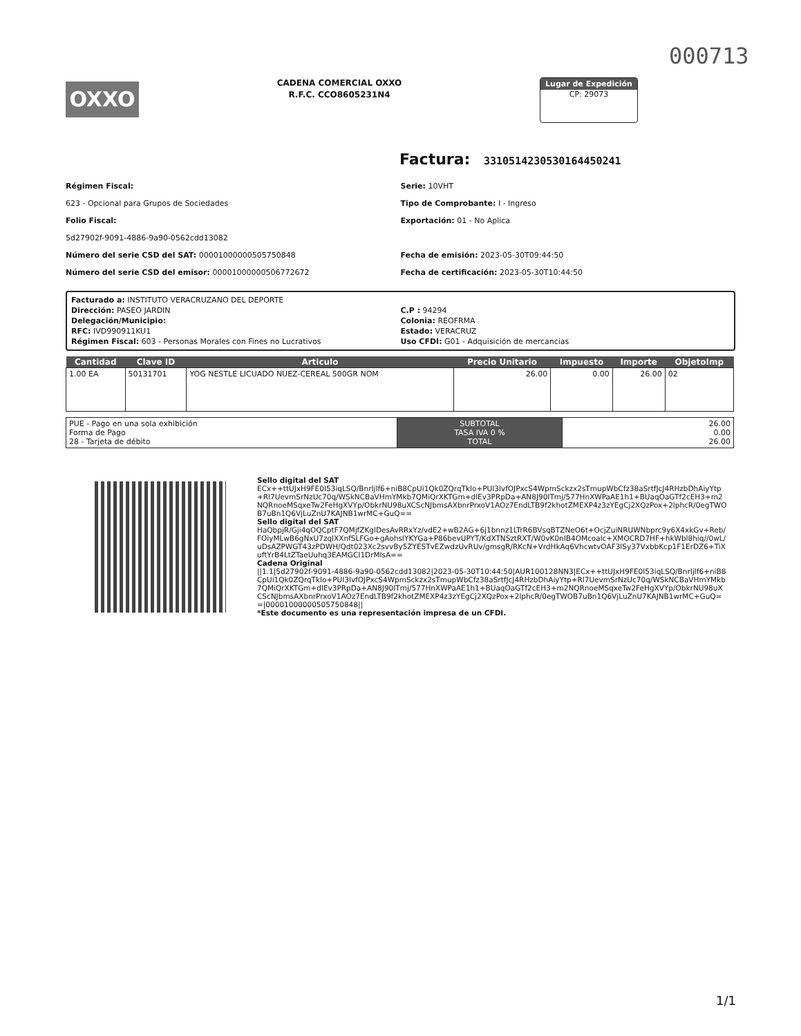000713
OXXO
CADENA COMERCIAL OXXO
R.F.C. CCO8605231N4
Lugar de Expedición
CP: 29073
Factura: 331051423053016445024​1
Régimen Fiscal:
623 - Opcional para Grupos de Sociedades
Folio Fiscal:
5d27902f-9091-4886-9a90-0562cdd13082
Número del serie CSD del SAT: 00001000000505750848
Número del serie CSD del emisor: 00001000000506772672
Serie: 10VHT
Tipo de Comprobante: I - Ingreso
Exportación: 01 - No Aplica
Fecha de emisión: 2023-05-30T09:44:50
Fecha de certificación: 2023-05-30T10:44:50
Facturado a: INSTITUTO VERACRUZANO DEL DEPORTE
Dirección: PASEO JARDIN
Delegación/Municipio:
RFC: IVD990911KU1
Régimen Fiscal: 603 - Personas Morales con Fines no Lucrativos
C.P : 94294
Colonia: REOFRMA
Estado: VERACRUZ
Uso CFDI: G01 - Adquisición de mercancias
| Cantidad | Clave ID | Articulo | Precio Unitario | Impuesto | Importe | ObjetoImp |
| --- | --- | --- | --- | --- | --- | --- |
| 1.00 EA | 50131701 | YOG NESTLE LICUADO NUEZ-CEREAL 500GR NOM | 26.00 | 0.00 | 26.00 | 02 |
| PUE - Pago en una sola exhibición Forma de Pago 28 - Tarjeta de débito | SUBTOTAL TASA IVA 0 % TOTAL | 26.00 0.00 26.00 |
Sello digital del SAT
ECx++ttUJxH9FE0I53iqLSQ/BnrIjlf6+niB8CpUi1Qk0ZQrqTklo+PUI3lvfOJPxcS4WpmSckzx2sTmupWbCfz38aSrtfJcJ4RHzbDhAiyYtp+Rl7UevmSrNzUc70q/WSkNCBaVHmYMkb7QMiQrXKTGm+dlEv3PRpDa+AN8J90ITmj/577HnXWPaAE1h1+BUaqOaGTf2cEH3+m2NQRnoeMSqxeTw2FeHgXVYp/ObkrNU98uXCScNJbmsAXbnrPrxoV1AOz7EndLTB9f2khotZMEXP4z3zYEgCj2XQzPox+2lphcR/0egTWOB7uBn1Q6VjLuZnU7KAJNB1wrMC+GuQ==
Sello digital del SAT
HaQbpjR/Gji4qOQCptF7QMjfZKglDesAvRRxYz/vdE2+wB2AG+6j1bnnz1LTrR6BVsqBTZNeO6t+OcjZuiNRUWNbprc9y6X4xkGv+Reb/FOiyMLwB6gNxU7zqlXXnfSLFGo+gAohsIYKYGa+P86bevUPYT/KdXTNSztRXT/W0vK0nIB4OMcoalc+XMOCRD7HF+hkWbl8hiq//0wL/uDsAZPWGT43zPDWH/Qdt023Xc2svvBy5ZYESTvEZwdzUvRUv/gmsgR/RKcN+VrdHkAq6VhcwtvOAF3lSy37VxbbKcp1F1ErDZ6+TiXuftYrB4LtZTaeUuhq3EAMGCI1DrMlsA==
Cadena Original
||1.1|5d27902f-9091-4886-9a90-0562cdd13082|2023-05-30T10:44:50|AUR100128NN3|ECx++ttUJxH9FE0I53iqLSQ/BnrIjlf6+niB8CpUi1Qk0ZQrqTklo+PUI3lvfOJPxcS4WpmSckzx2sTmupWbCfz38aSrtfJcJ4RHzbDhAiyYtp+Rl7UevmSrNzUc70q/WSkNCBaVHmYMkb7QMiQrXKTGm+dlEv3PRpDa+AN8J90ITmj/577HnXWPaAE1h1+BUaqOaGTf2cEH3+m2NQRnoeMSqxeTw2FeHgXVYp/ObkrNU98uXCScNJbmsAXbnrPrxoV1AOz7EndLTB9f2khotZMEXP4z3zYEgCj2XQzPox+2lphcR/0egTWOB7uBn1Q6VjLuZnU7KAJNB1wrMC+GuQ==|00001000000505750848||
*Este documento es una representación impresa de un CFDI.
1/1